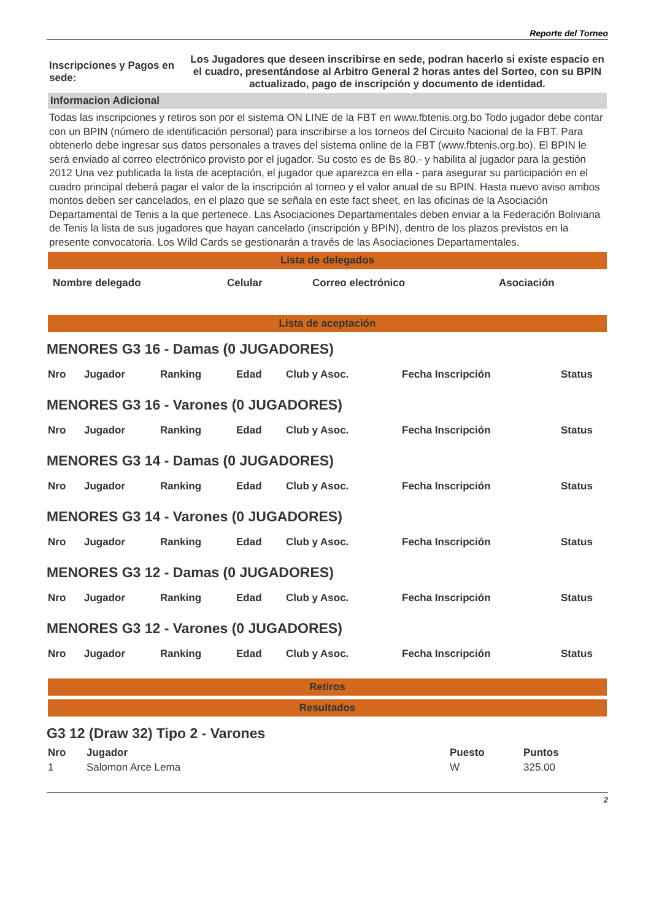Reporte del Torneo
| Inscripciones y Pagos en sede: | Los Jugadores que deseen inscribirse en sede, podran hacerlo si existe espacio en el cuadro, presentándose al Arbitro General 2 horas antes del Sorteo, con su BPIN actualizado, pago de inscripción y documento de identidad. |
Informacion Adicional
Todas las inscripciones y retiros son por el sistema ON LINE de la FBT en www.fbtenis.org.bo Todo jugador debe contar con un BPIN (número de identificación personal) para inscribirse a los torneos del Circuito Nacional de la FBT. Para obtenerlo debe ingresar sus datos personales a traves del sistema online de la FBT (www.fbtenis.org.bo). El BPIN le será enviado al correo electrónico provisto por el jugador. Su costo es de Bs 80.- y habilita al jugador para la gestión 2012 Una vez publicada la lista de aceptación, el jugador que aparezca en ella - para asegurar su participación en el cuadro principal deberá pagar el valor de la inscripción al torneo y el valor anual de su BPIN. Hasta nuevo aviso ambos montos deben ser cancelados, en el plazo que se señala en este fact sheet, en las oficinas de la Asociación Departamental de Tenis a la que pertenece. Las Asociaciones Departamentales deben enviar a la Federación Boliviana de Tenis la lista de sus jugadores que hayan cancelado (inscripción y BPIN), dentro de los plazos previstos en la presente convocatoria. Los Wild Cards se gestionarán a través de las Asociaciones Departamentales.
Lista de delegados
| Nombre delegado | Celular | Correo electrónico | Asociación |
Lista de aceptación
MENORES G3 16 - Damas (0 JUGADORES)
| Nro | Jugador | Ranking | Edad | Club y Asoc. | Fecha Inscripción | Status |
MENORES G3 16 - Varones (0 JUGADORES)
| Nro | Jugador | Ranking | Edad | Club y Asoc. | Fecha Inscripción | Status |
MENORES G3 14 - Damas (0 JUGADORES)
| Nro | Jugador | Ranking | Edad | Club y Asoc. | Fecha Inscripción | Status |
MENORES G3 14 - Varones (0 JUGADORES)
| Nro | Jugador | Ranking | Edad | Club y Asoc. | Fecha Inscripción | Status |
MENORES G3 12 - Damas (0 JUGADORES)
| Nro | Jugador | Ranking | Edad | Club y Asoc. | Fecha Inscripción | Status |
MENORES G3 12 - Varones (0 JUGADORES)
| Nro | Jugador | Ranking | Edad | Club y Asoc. | Fecha Inscripción | Status |
Retiros
Resultados
G3 12 (Draw 32) Tipo 2 - Varones
| Nro | Jugador | Puesto | Puntos |
| 1 | Salomon Arce Lema | W | 325.00 |
2